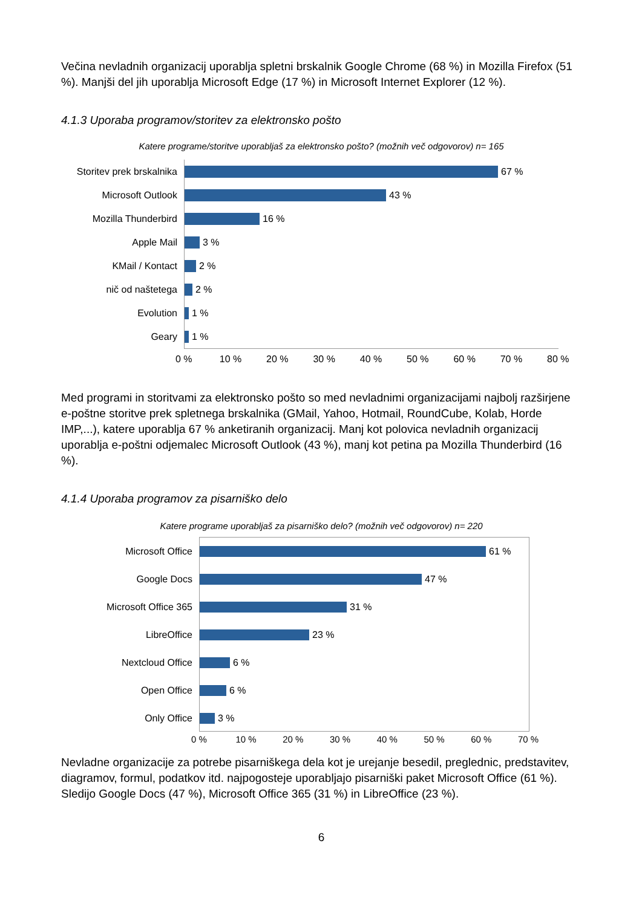Večina nevladnih organizacij uporablja spletni brskalnik Google Chrome (68 %) in Mozilla Firefox (51 %). Manjši del jih uporablja Microsoft Edge (17 %) in Microsoft Internet Explorer (12 %).
4.1.3 Uporaba programov/storitev za elektronsko pošto
Katere programe/storitve uporabljaš za elektronsko pošto? (možnih več odgovorov) n= 165
Storitev prek brskalnika 67 %
Microsoft Outlook 43 %
Mozilla Thunderbird 16 %
Apple Mail 3 %
KMail / Kontact 2 %
nič od naštetega 2 %
Evolution 1 %
Geary 1 %
0 % 10 % 20 % 30 % 40 % 50 % 60 % 70 % 80 %
Med programi in storitvami za elektronsko pošto so med nevladnimi organizacijami najbolj razširjene e-poštne storitve prek spletnega brskalnika (GMail, Yahoo, Hotmail, RoundCube, Kolab, Horde IMP,...), katere uporablja 67 % anketiranih organizacij. Manj kot polovica nevladnih organizacij uporablja e-poštni odjemalec Microsoft Outlook (43 %), manj kot petina pa Mozilla Thunderbird (16 %).
4.1.4 Uporaba programov za pisarniško delo
Katere programe uporabljaš za pisarniško delo? (možnih več odgovorov) n= 220
Microsoft Office 61 %
Google Docs 47 %
Microsoft Office 365 31 %
LibreOffice 23 %
Nextcloud Office 6 %
Open Office 6 %
Only Office 3 %
0 % 10 % 20 % 30 % 40 % 50 % 60 % 70 %
Nevladne organizacije za potrebe pisarniškega dela kot je urejanje besedil, preglednic, predstavitev, diagramov, formul, podatkov itd. najpogosteje uporabljajo pisarniški paket Microsoft Office (61 %). Sledijo Google Docs (47 %), Microsoft Office 365 (31 %) in LibreOffice (23 %).
6